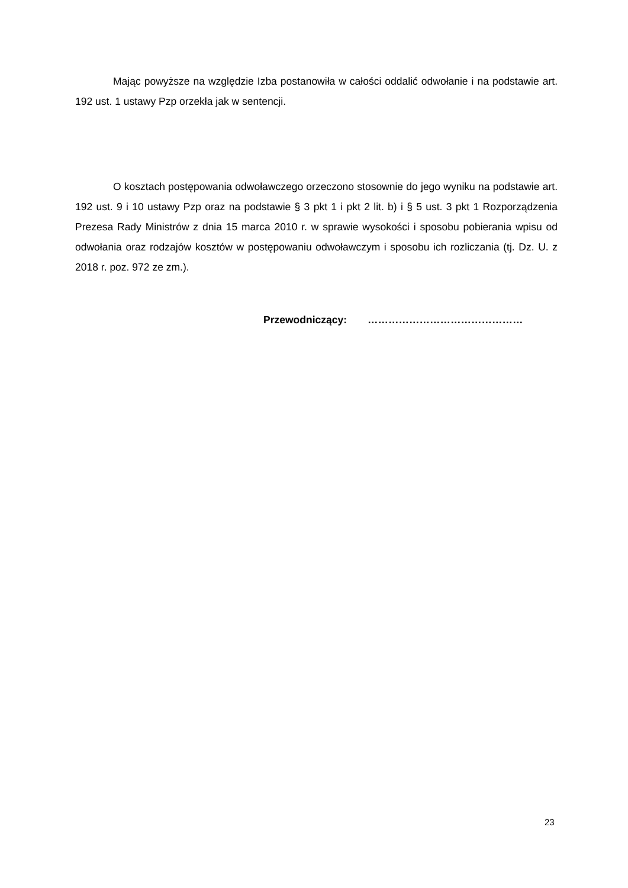Mając powyższe na względzie Izba postanowiła w całości oddalić odwołanie i na podstawie art. 192 ust. 1 ustawy Pzp orzekła jak w sentencji.
O kosztach postępowania odwoławczego orzeczono stosownie do jego wyniku na podstawie art. 192 ust. 9 i 10 ustawy Pzp oraz na podstawie § 3 pkt 1 i pkt 2 lit. b) i § 5 ust. 3 pkt 1 Rozporządzenia Prezesa Rady Ministrów z dnia 15 marca 2010 r. w sprawie wysokości i sposobu pobierania wpisu od odwołania oraz rodzajów kosztów w postępowaniu odwoławczym i sposobu ich rozliczania (tj. Dz. U. z 2018 r. poz. 972 ze zm.).
Przewodniczący: ………………………………………
23